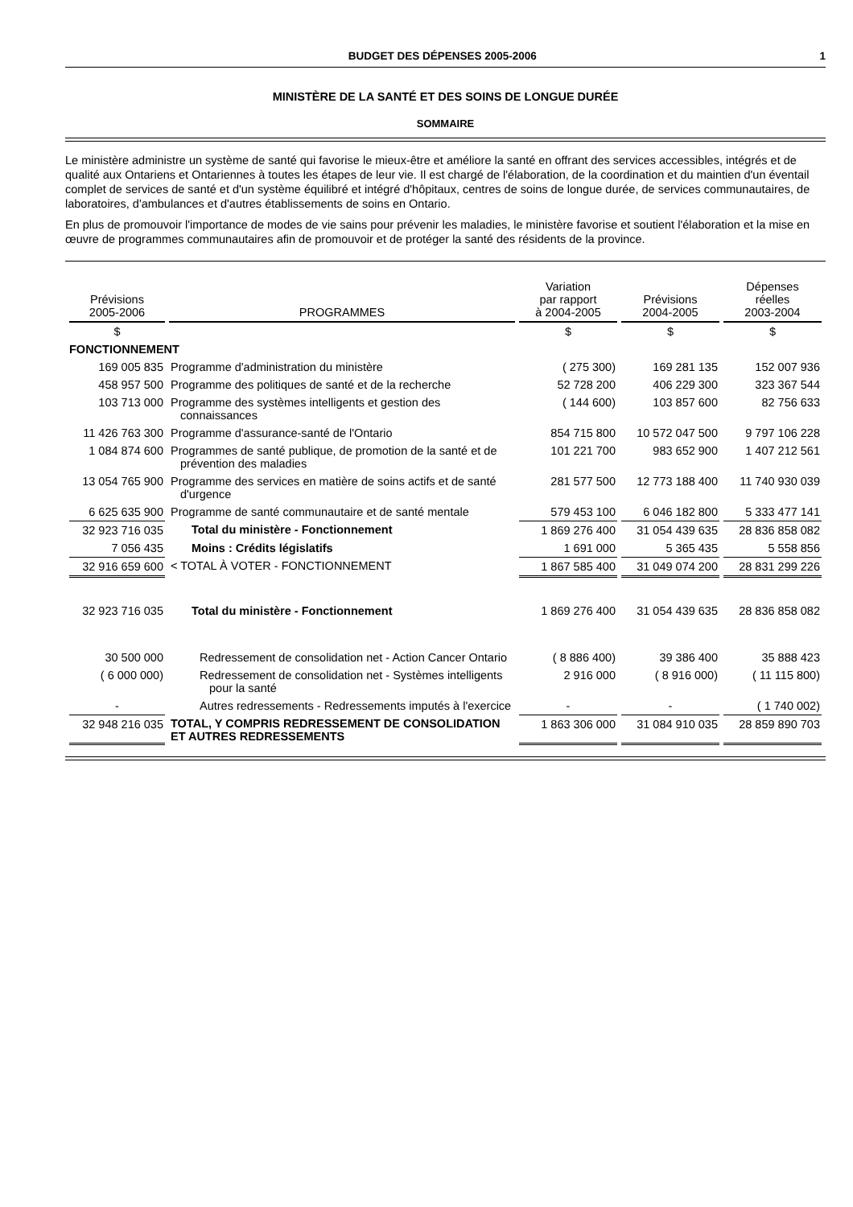BUDGET DES DÉPENSES 2005-2006 1
MINISTÈRE DE LA SANTÉ ET DES SOINS DE LONGUE DURÉE
SOMMAIRE
Le ministère administre un système de santé qui favorise le mieux-être et améliore la santé en offrant des services accessibles, intégrés et de qualité aux Ontariens et Ontariennes à toutes les étapes de leur vie. Il est chargé de l'élaboration, de la coordination et du maintien d'un éventail complet de services de santé et d'un système équilibré et intégré d'hôpitaux, centres de soins de longue durée, de services communautaires, de laboratoires, d'ambulances et d'autres établissements de soins en Ontario.
En plus de promouvoir l'importance de modes de vie sains pour prévenir les maladies, le ministère favorise et soutient l'élaboration et la mise en œuvre de programmes communautaires afin de promouvoir et de protéger la santé des résidents de la province.
| Prévisions 2005-2006 | PROGRAMMES | Variation par rapport à 2004-2005 | Prévisions 2004-2005 | Dépenses réelles 2003-2004 |
| --- | --- | --- | --- | --- |
| $ | | $ | $ | $ |
| FONCTIONNEMENT | | | | |
| 169 005 835 | Programme d'administration du ministère | ( 275 300) | 169 281 135 | 152 007 936 |
| 458 957 500 | Programme des politiques de santé et de la recherche | 52 728 200 | 406 229 300 | 323 367 544 |
| 103 713 000 | Programme des systèmes intelligents et gestion des connaissances | ( 144 600) | 103 857 600 | 82 756 633 |
| 11 426 763 300 | Programme d'assurance-santé de l'Ontario | 854 715 800 | 10 572 047 500 | 9 797 106 228 |
| 1 084 874 600 | Programmes de santé publique, de promotion de la santé et de prévention des maladies | 101 221 700 | 983 652 900 | 1 407 212 561 |
| 13 054 765 900 | Programme des services en matière de soins actifs et de santé d'urgence | 281 577 500 | 12 773 188 400 | 11 740 930 039 |
| 6 625 635 900 | Programme de santé communautaire et de santé mentale | 579 453 100 | 6 046 182 800 | 5 333 477 141 |
| 32 923 716 035 | Total du ministère - Fonctionnement | 1 869 276 400 | 31 054 439 635 | 28 836 858 082 |
| 7 056 435 | Moins : Crédits législatifs | 1 691 000 | 5 365 435 | 5 558 856 |
| 32 916 659 600 | < TOTAL À VOTER - FONCTIONNEMENT | 1 867 585 400 | 31 049 074 200 | 28 831 299 226 |
| 32 923 716 035 | Total du ministère - Fonctionnement | 1 869 276 400 | 31 054 439 635 | 28 836 858 082 |
| 30 500 000 | Redressement de consolidation net - Action Cancer Ontario | ( 8 886 400) | 39 386 400 | 35 888 423 |
| ( 6 000 000) | Redressement de consolidation net - Systèmes intelligents pour la santé | 2 916 000 | ( 8 916 000) | ( 11 115 800) |
| - | Autres redressements - Redressements imputés à l'exercice | - | - | ( 1 740 002) |
| 32 948 216 035 | TOTAL, Y COMPRIS REDRESSEMENT DE CONSOLIDATION ET AUTRES REDRESSEMENTS | 1 863 306 000 | 31 084 910 035 | 28 859 890 703 |